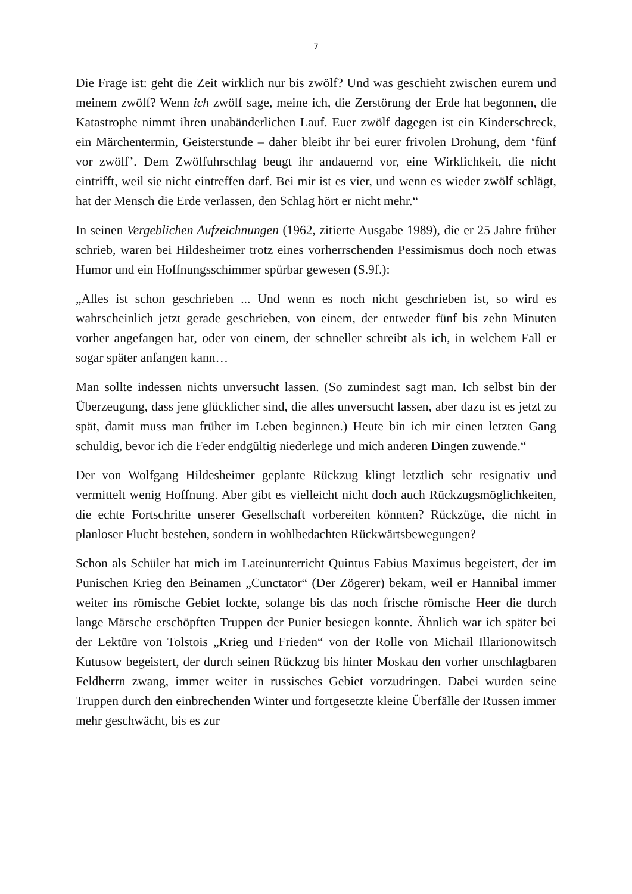7
Die Frage ist: geht die Zeit wirklich nur bis zwölf? Und was geschieht zwischen eurem und meinem zwölf? Wenn ich zwölf sage, meine ich, die Zerstörung der Erde hat begonnen, die Katastrophe nimmt ihren unabänderlichen Lauf. Euer zwölf dagegen ist ein Kinderschreck, ein Märchentermin, Geisterstunde – daher bleibt ihr bei eurer frivolen Drohung, dem ‘fünf vor zwölf’. Dem Zwölfuhrschlag beugt ihr andauernd vor, eine Wirklichkeit, die nicht eintrifft, weil sie nicht eintreffen darf. Bei mir ist es vier, und wenn es wieder zwölf schlägt, hat der Mensch die Erde verlassen, den Schlag hört er nicht mehr.“
In seinen Vergeblichen Aufzeichnungen (1962, zitierte Ausgabe 1989), die er 25 Jahre früher schrieb, waren bei Hildesheimer trotz eines vorherrschenden Pessimismus doch noch etwas Humor und ein Hoffnungsschimmer spürbar gewesen (S.9f.):
„Alles ist schon geschrieben ... Und wenn es noch nicht geschrieben ist, so wird es wahrscheinlich jetzt gerade geschrieben, von einem, der entweder fünf bis zehn Minuten vorher angefangen hat, oder von einem, der schneller schreibt als ich, in welchem Fall er sogar später anfangen kann…
Man sollte indessen nichts unversucht lassen. (So zumindest sagt man. Ich selbst bin der Überzeugung, dass jene glücklicher sind, die alles unversucht lassen, aber dazu ist es jetzt zu spät, damit muss man früher im Leben beginnen.) Heute bin ich mir einen letzten Gang schuldig, bevor ich die Feder endgültig niederlege und mich anderen Dingen zuwende.“
Der von Wolfgang Hildesheimer geplante Rückzug klingt letztlich sehr resignativ und vermittelt wenig Hoffnung. Aber gibt es vielleicht nicht doch auch Rückzugsmöglichkeiten, die echte Fortschritte unserer Gesellschaft vorbereiten könnten? Rückzüge, die nicht in planloser Flucht bestehen, sondern in wohlbedachten Rückwärtsbewegungen?
Schon als Schüler hat mich im Lateinunterricht Quintus Fabius Maximus begeistert, der im Punischen Krieg den Beinamen „Cunctator“ (Der Zögerer) bekam, weil er Hannibal immer weiter ins römische Gebiet lockte, solange bis das noch frische römische Heer die durch lange Märsche erschöpften Truppen der Punier besiegen konnte. Ähnlich war ich später bei der Lektüre von Tolstois „Krieg und Frieden“ von der Rolle von Michail Illarionowitsch Kutusow begeistert, der durch seinen Rückzug bis hinter Moskau den vorher unschlagbaren Feldherrn zwang, immer weiter in russisches Gebiet vorzudringen. Dabei wurden seine Truppen durch den einbrechenden Winter und fortgesetzte kleine Überfälle der Russen immer mehr geschwächt, bis es zur